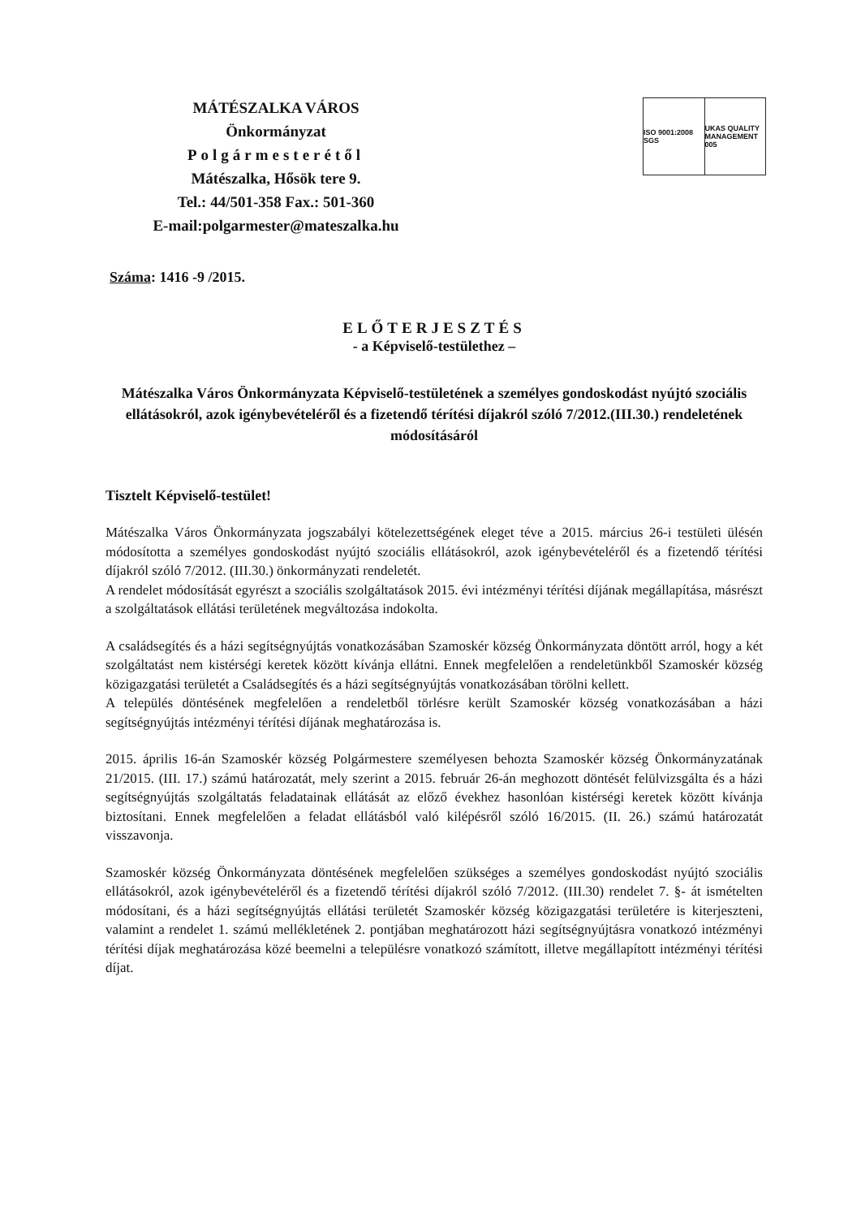MÁTÉSZALKA VÁROS
Önkormányzat
Polgármesterétől
Mátészalka, Hősök tere 9.
Tel.: 44/501-358 Fax.: 501-360
E-mail:polgarmester@mateszalka.hu
ISO 9001:2008 SGS UKAS QUALITY MANAGEMENT 005
Száma: 1416 -9 /2015.
ELŐTERJESZTÉS
- a Képviselő-testülethez –
Mátészalka Város Önkormányzata Képviselő-testületének a személyes gondoskodást nyújtó szociális ellátásokról, azok igénybevételéről és a fizetendő térítési díjakról szóló 7/2012.(III.30.) rendeletének módosításáról
Tisztelt Képviselő-testület!
Mátészalka Város Önkormányzata jogszabályi kötelezettségének eleget téve a 2015. március 26-i testületi ülésén módosította a személyes gondoskodást nyújtó szociális ellátásokról, azok igénybevételéről és a fizetendő térítési díjakról szóló 7/2012. (III.30.) önkormányzati rendeletét.
A rendelet módosítását egyrészt a szociális szolgáltatások 2015. évi intézményi térítési díjának megállapítása, másrészt a szolgáltatások ellátási területének megváltozása indokolta.
A családsegítés és a házi segítségnyújtás vonatkozásában Szamoskér község Önkormányzata döntött arról, hogy a két szolgáltatást nem kistérségi keretek között kívánja ellátni. Ennek megfelelően a rendeletünkből Szamoskér község közigazgatási területét a Családsegítés és a házi segítségnyújtás vonatkozásában törölni kellett.
A település döntésének megfelelően a rendeletből törlésre került Szamoskér község vonatkozásában a házi segítségnyújtás intézményi térítési díjának meghatározása is.
2015. április 16-án Szamoskér község Polgármestere személyesen behozta Szamoskér község Önkormányzatának 21/2015. (III. 17.) számú határozatát, mely szerint a 2015. február 26-án meghozott döntését felülvizsgálta és a házi segítségnyújtás szolgáltatás feladatainak ellátását az előző évekhez hasonlóan kistérségi keretek között kívánja biztosítani. Ennek megfelelően a feladat ellátásból való kilépésről szóló 16/2015. (II. 26.) számú határozatát visszavonja.
Szamoskér község Önkormányzata döntésének megfelelően szükséges a személyes gondoskodást nyújtó szociális ellátásokról, azok igénybevételéről és a fizetendő térítési díjakról szóló 7/2012. (III.30) rendelet 7. §- át ismételten módosítani, és a házi segítségnyújtás ellátási területét Szamoskér község közigazgatási területére is kiterjeszteni, valamint a rendelet 1. számú mellékletének 2. pontjában meghatározott házi segítségnyújtásra vonatkozó intézményi térítési díjak meghatározása közé beemelni a településre vonatkozó számított, illetve megállapított intézményi térítési díjat.